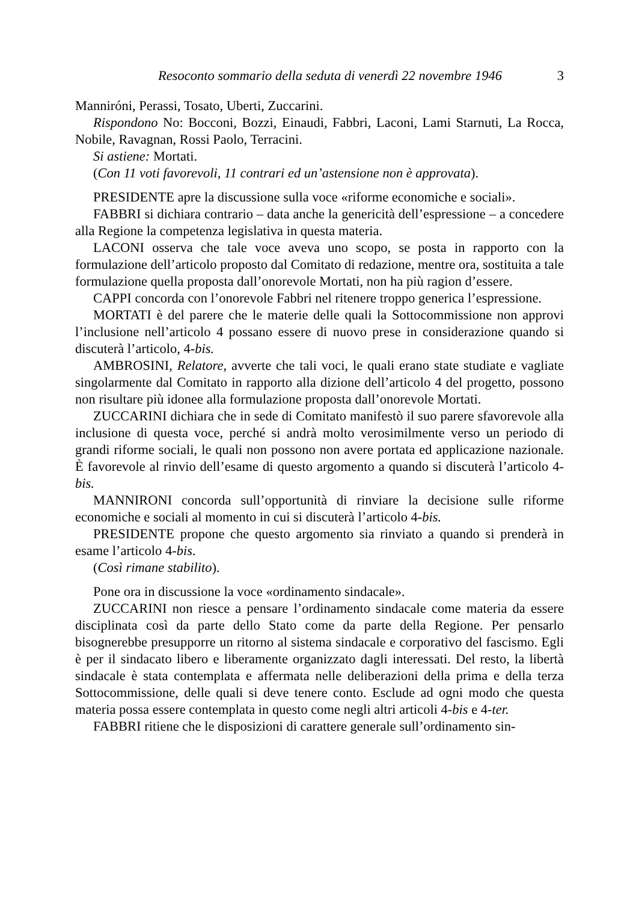Resoconto sommario della seduta di venerdì 22 novembre 1946 3
Manniróni, Perassi, Tosato, Uberti, Zuccarini.
Rispondono No: Bocconi, Bozzi, Einaudi, Fabbri, Laconi, Lami Starnuti, La Rocca, Nobile, Ravagnan, Rossi Paolo, Terracini.
Si astiene: Mortati.
(Con 11 voti favorevoli, 11 contrari ed un’astensione non è approvata).
PRESIDENTE apre la discussione sulla voce «riforme economiche e sociali».
FABBRI si dichiara contrario – data anche la genericità dell’espressione – a concedere alla Regione la competenza legislativa in questa materia.
LACONI osserva che tale voce aveva uno scopo, se posta in rapporto con la formulazione dell’articolo proposto dal Comitato di redazione, mentre ora, sostituita a tale formulazione quella proposta dall’onorevole Mortati, non ha più ragion d’essere.
CAPPI concorda con l’onorevole Fabbri nel ritenere troppo generica l’espressione.
MORTATI è del parere che le materie delle quali la Sottocommissione non approvi l’inclusione nell’articolo 4 possano essere di nuovo prese in considerazione quando si discuterà l’articolo, 4-bis.
AMBROSINI, Relatore, avverte che tali voci, le quali erano state studiate e vagliate singolarmente dal Comitato in rapporto alla dizione dell’articolo 4 del progetto, possono non risultare più idonee alla formulazione proposta dall’onorevole Mortati.
ZUCCARINI dichiara che in sede di Comitato manifestò il suo parere sfavorevole alla inclusione di questa voce, perché si andrà molto verosimilmente verso un periodo di grandi riforme sociali, le quali non possono non avere portata ed applicazione nazionale. È favorevole al rinvio dell’esame di questo argomento a quando si discuterà l’articolo 4-bis.
MANNIRONI concorda sull’opportunità di rinviare la decisione sulle riforme economiche e sociali al momento in cui si discuterà l’articolo 4-bis.
PRESIDENTE propone che questo argomento sia rinviato a quando si prenderà in esame l’articolo 4-bis.
(Così rimane stabilito).
Pone ora in discussione la voce «ordinamento sindacale».
ZUCCARINI non riesce a pensare l’ordinamento sindacale come materia da essere disciplinata così da parte dello Stato come da parte della Regione. Per pensarlo bisognerebbe presupporre un ritorno al sistema sindacale e corporativo del fascismo. Egli è per il sindacato libero e liberamente organizzato dagli interessati. Del resto, la libertà sindacale è stata contemplata e affermata nelle deliberazioni della prima e della terza Sottocommissione, delle quali si deve tenere conto. Esclude ad ogni modo che questa materia possa essere contemplata in questo come negli altri articoli 4-bis e 4-ter.
FABBRI ritiene che le disposizioni di carattere generale sull’ordinamento sin-